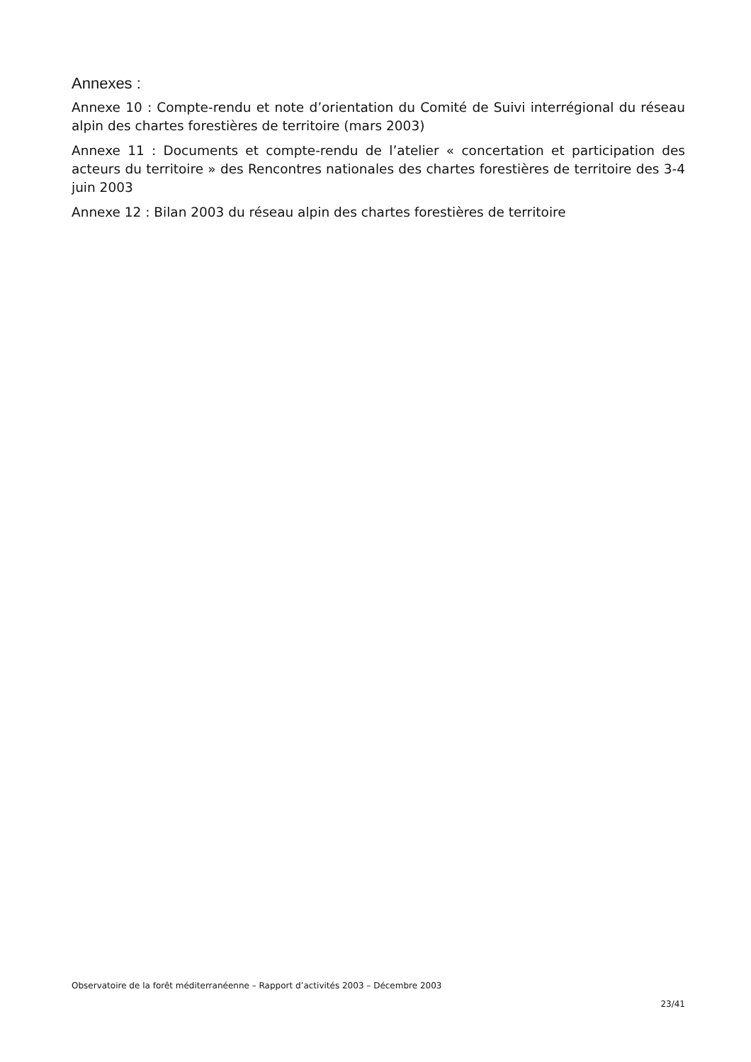Annexes :
Annexe 10 : Compte-rendu et note d’orientation du Comité de Suivi interrégional du réseau alpin des chartes forestières de territoire (mars 2003)
Annexe 11 : Documents et compte-rendu de l’atelier « concertation et participation des acteurs du territoire » des Rencontres nationales des chartes forestières de territoire des 3-4 juin 2003
Annexe 12 : Bilan 2003 du réseau alpin des chartes forestières de territoire
Observatoire de la forêt méditerranéenne – Rapport d’activités 2003 – Décembre 2003
23/41